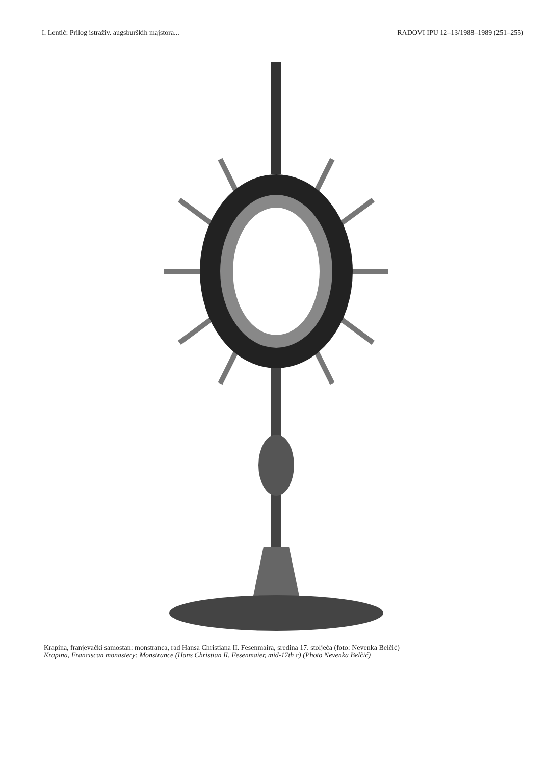I. Lentić: Prilog istraživ. augsburških majstora... RADOVI IPU 12–13/1988–1989 (251–255)
Krapina, franjevački samostan: monstranca, rad Hansa Christiana II. Fesenmaira, sredina 17. stoljeća (foto: Nevenka Belčić)
Krapina, Franciscan monastery: Monstrance (Hans Christian II. Fesenmaier, mid-17th c) (Photo Nevenka Belčić)